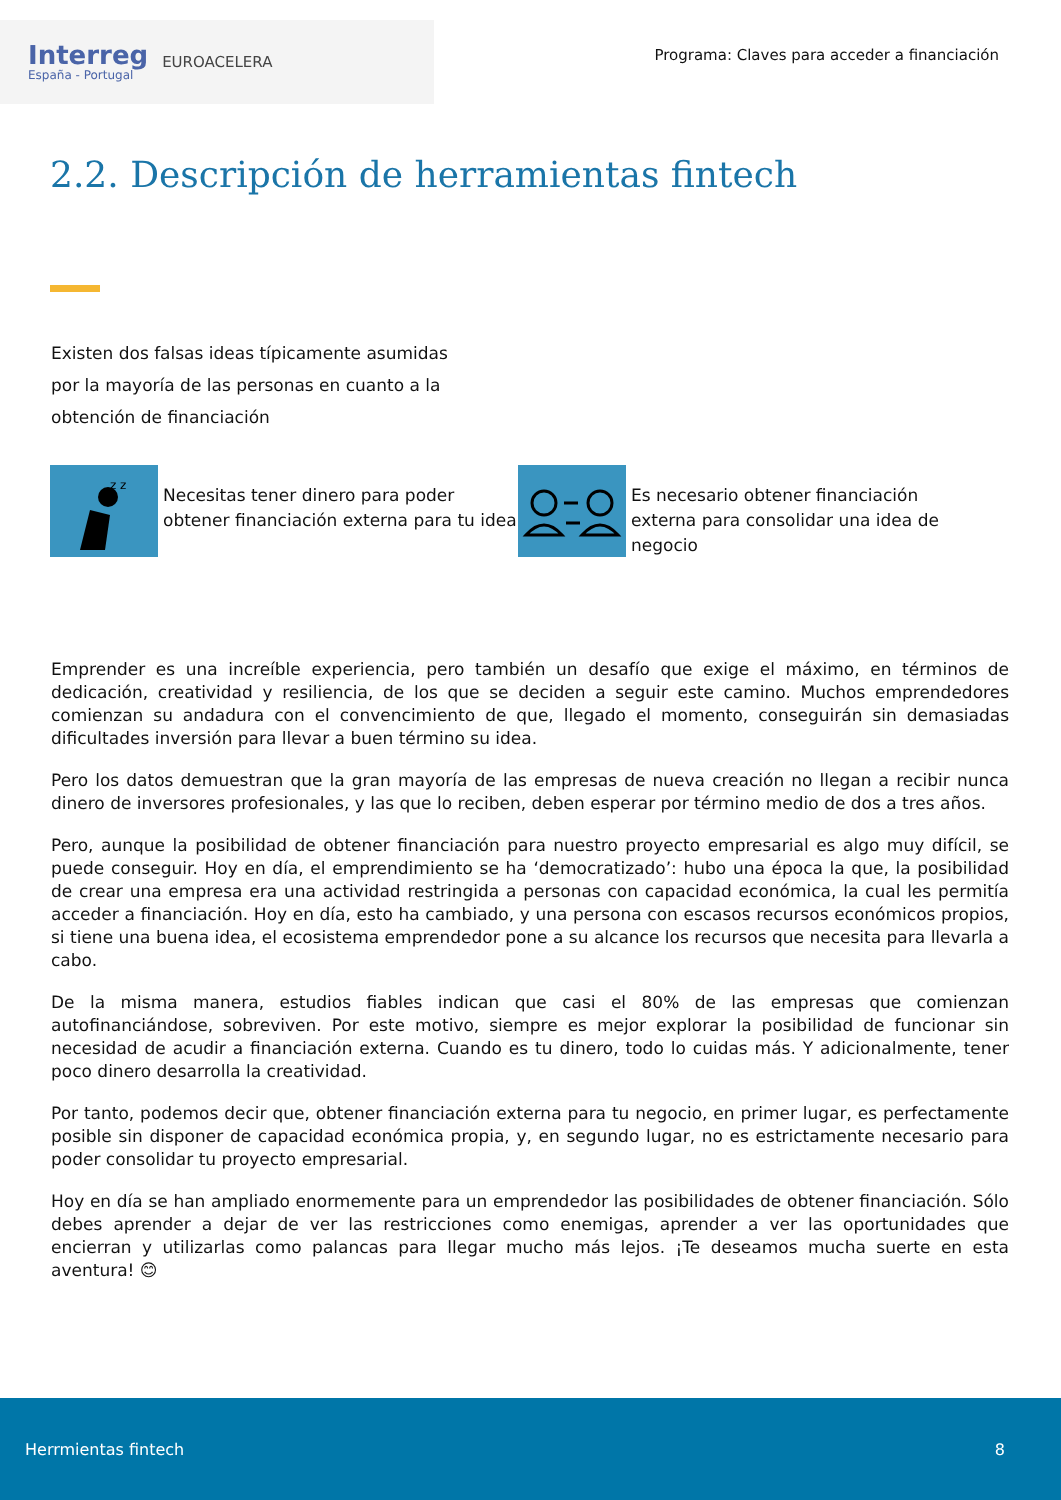Interreg
España - Portugal
EUROACELERA
Programa: Claves para acceder a financiación
2.2. Descripción de herramientas fintech
Existen dos falsas ideas típicamente asumidas por la mayoría de las personas en cuanto a la obtención de financiación
z z
Necesitas tener dinero para poder obtener financiación externa para tu idea
Es necesario obtener financiación externa para consolidar una idea de negocio
Emprender es una increíble experiencia, pero también un desafío que exige el máximo, en términos de dedicación, creatividad y resiliencia, de los que se deciden a seguir este camino. Muchos emprendedores comienzan su andadura con el convencimiento de que, llegado el momento, conseguirán sin demasiadas dificultades inversión para llevar a buen término su idea.
Pero los datos demuestran que la gran mayoría de las empresas de nueva creación no llegan a recibir nunca dinero de inversores profesionales, y las que lo reciben, deben esperar por término medio de dos a tres años.
Pero, aunque la posibilidad de obtener financiación para nuestro proyecto empresarial es algo muy difícil, se puede conseguir. Hoy en día, el emprendimiento se ha ‘democratizado’: hubo una época la que, la posibilidad de crear una empresa era una actividad restringida a personas con capacidad económica, la cual les permitía acceder a financiación. Hoy en día, esto ha cambiado, y una persona con escasos recursos económicos propios, si tiene una buena idea, el ecosistema emprendedor pone a su alcance los recursos que necesita para llevarla a cabo.
De la misma manera, estudios fiables indican que casi el 80% de las empresas que comienzan autofinanciándose, sobreviven. Por este motivo, siempre es mejor explorar la posibilidad de funcionar sin necesidad de acudir a financiación externa. Cuando es tu dinero, todo lo cuidas más. Y adicionalmente, tener poco dinero desarrolla la creatividad.
Por tanto, podemos decir que, obtener financiación externa para tu negocio, en primer lugar, es perfectamente posible sin disponer de capacidad económica propia, y, en segundo lugar, no es estrictamente necesario para poder consolidar tu proyecto empresarial.
Hoy en día se han ampliado enormemente para un emprendedor las posibilidades de obtener financiación. Sólo debes aprender a dejar de ver las restricciones como enemigas, aprender a ver las oportunidades que encierran y utilizarlas como palancas para llegar mucho más lejos. ¡Te deseamos mucha suerte en esta aventura! 😊
Herrmientas fintech 8